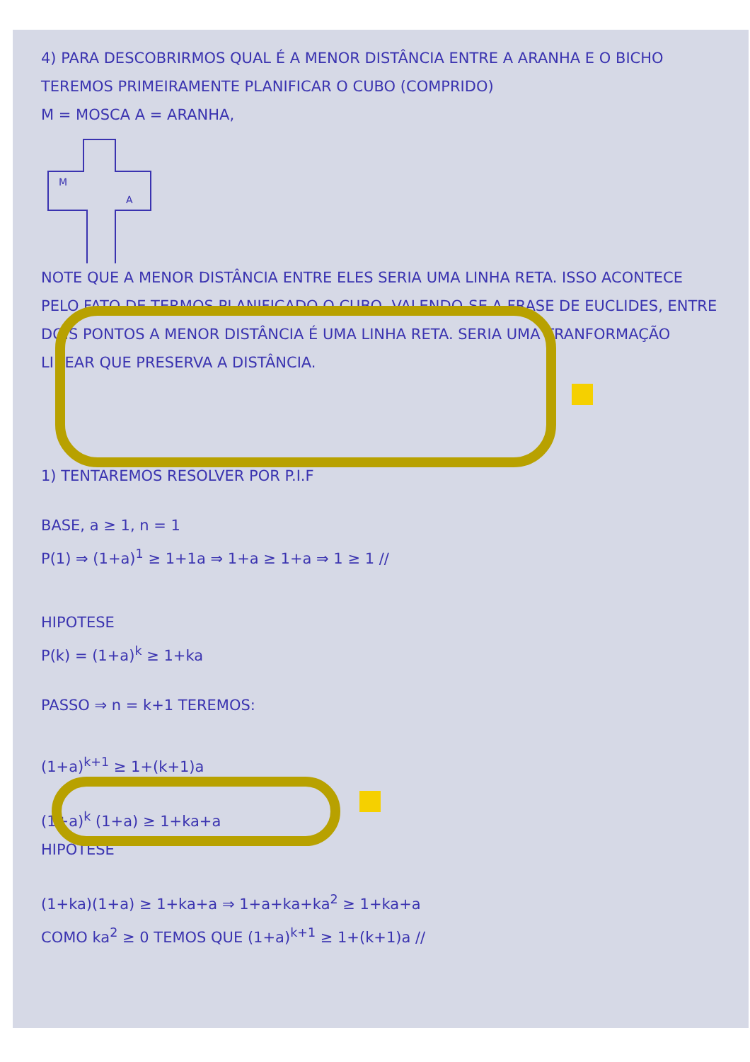4) PARA DESCOBRIRMOS QUAL É A MENOR DISTÂNCIA ENTRE A ARANHA E O BICHO TEREMOS PRIMEIRAMENTE PLANIFICAR O CUBO (COMPRIDO)
M = MOSCA A = ARANHA,
M
A
NOTE QUE A MENOR DISTÂNCIA ENTRE ELES SERIA UMA LINHA RETA. ISSO ACONTECE PELO FATO DE TERMOS PLANIFICADO O CUBO, VALENDO-SE A FRASE DE EUCLIDES, ENTRE DOIS PONTOS A MENOR DISTÂNCIA É UMA LINHA RETA. SERIA UMA TRANFORMAÇÃO LINEAR QUE PRESERVA A DISTÂNCIA.
1) TENTAREMOS RESOLVER POR P.I.F
BASE, a ≥ 1, n = 1
P(1) ⇒ (1+a)<sup>1</sup> ≥ 1+1a ⇒ 1+a ≥ 1+a ⇒ 1 ≥ 1 //
HIPOTESE
P(k) = (1+a)<sup>k</sup> ≥ 1+ka
PASSO ⇒ n = k+1 TEREMOS:
(1+a)<sup>k+1</sup> ≥ 1+(k+1)a
(1+a)<sup>k</sup> (1+a) ≥ 1+ka+a
HIPOTESE
(1+ka)(1+a) ≥ 1+ka+a ⇒ 1+a+ka+ka<sup>2</sup> ≥ 1+ka+a
COMO ka<sup>2</sup> ≥ 0 TEMOS QUE (1+a)<sup>k+1</sup> ≥ 1+(k+1)a //